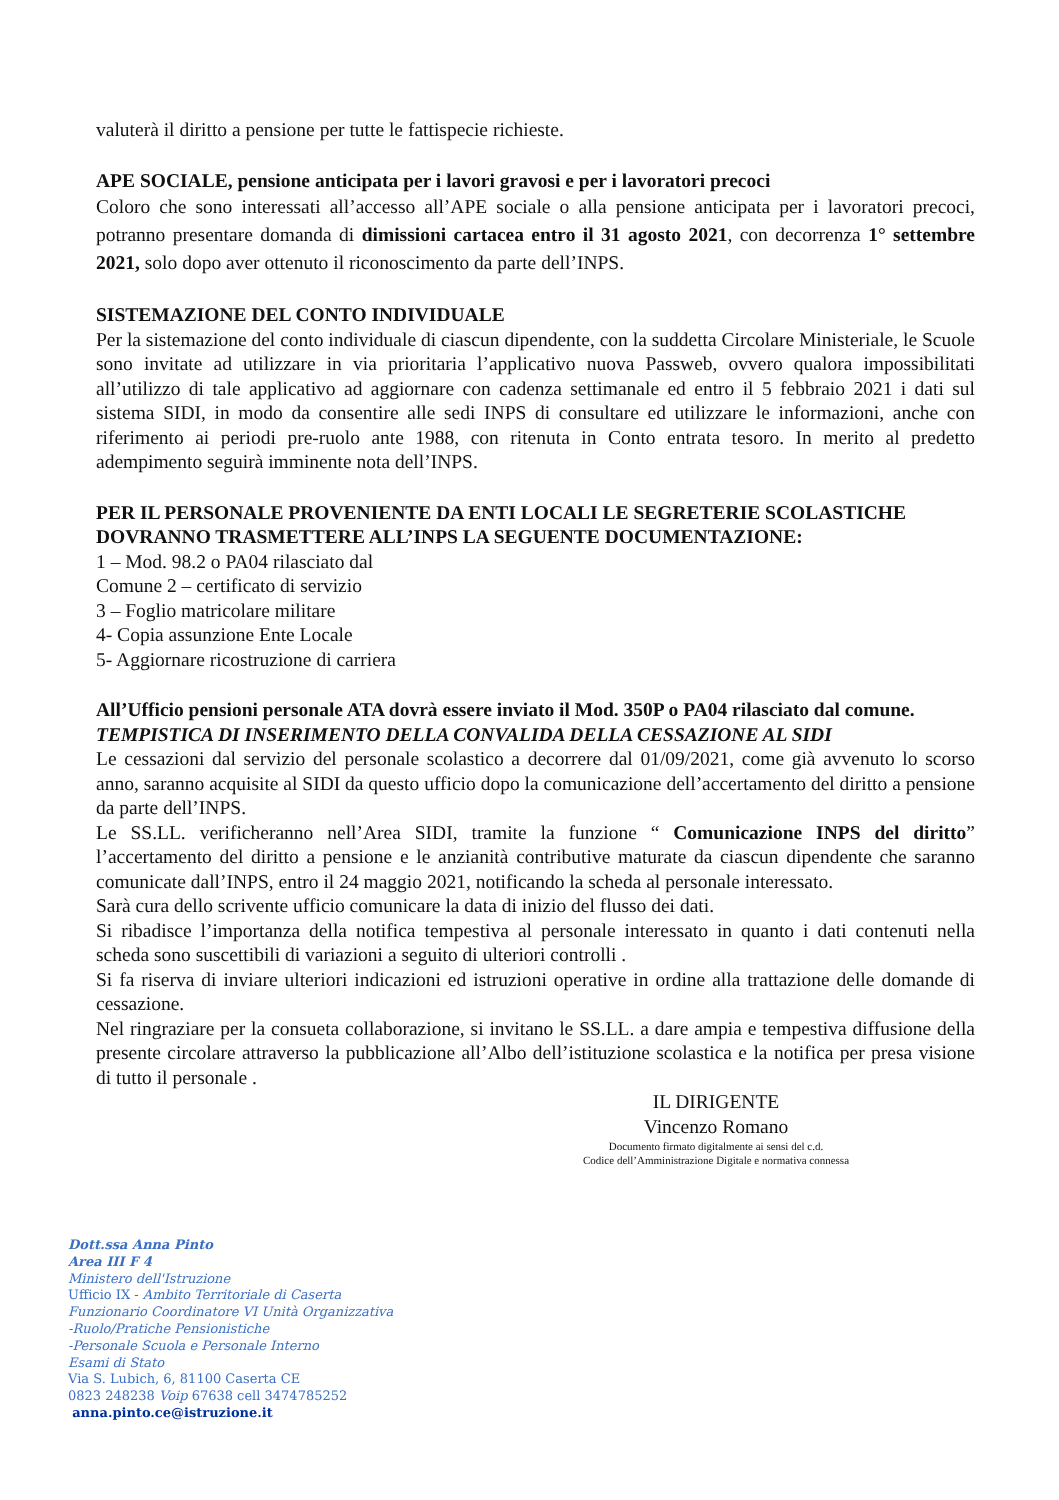valuterà il diritto a pensione per tutte le fattispecie richieste.
APE SOCIALE, pensione anticipata per i lavori gravosi e per i lavoratori precoci
Coloro che sono interessati all’accesso all’APE sociale o alla pensione anticipata per i lavoratori precoci, potranno presentare domanda di dimissioni cartacea entro il 31 agosto 2021, con decorrenza 1° settembre 2021, solo dopo aver ottenuto il riconoscimento da parte dell’INPS.
SISTEMAZIONE DEL CONTO INDIVIDUALE
Per la sistemazione del conto individuale di ciascun dipendente, con la suddetta Circolare Ministeriale, le Scuole sono invitate ad utilizzare in via prioritaria l’applicativo nuova Passweb, ovvero qualora impossibilitati all’utilizzo di tale applicativo ad aggiornare con cadenza settimanale ed entro il 5 febbraio 2021 i dati sul sistema SIDI, in modo da consentire alle sedi INPS di consultare ed utilizzare le informazioni, anche con riferimento ai periodi pre-ruolo ante 1988, con ritenuta in Conto entrata tesoro. In merito al predetto adempimento seguirà imminente nota dell’INPS.
PER IL PERSONALE PROVENIENTE DA ENTI LOCALI LE SEGRETERIE SCOLASTICHE DOVRANNO TRASMETTERE ALL’INPS LA SEGUENTE DOCUMENTAZIONE:
1 – Mod. 98.2 o PA04 rilasciato dal
Comune 2 – certificato di servizio
3 – Foglio matricolare militare
4- Copia assunzione Ente Locale
5- Aggiornare ricostruzione di carriera
All’Ufficio pensioni personale ATA dovrà essere inviato il Mod. 350P o PA04 rilasciato dal comune.
TEMPISTICA DI INSERIMENTO DELLA CONVALIDA DELLA CESSAZIONE AL SIDI
Le cessazioni dal servizio del personale scolastico a decorrere dal 01/09/2021, come già avvenuto lo scorso anno, saranno acquisite al SIDI da questo ufficio dopo la comunicazione dell’accertamento del diritto a pensione da parte dell’INPS.
Le SS.LL. verificheranno nell’Area SIDI, tramite la funzione “ Comunicazione INPS del diritto” l’accertamento del diritto a pensione e le anzianità contributive maturate da ciascun dipendente che saranno comunicate dall’INPS, entro il 24 maggio 2021, notificando la scheda al personale interessato.
Sarà cura dello scrivente ufficio comunicare la data di inizio del flusso dei dati.
Si ribadisce l’importanza della notifica tempestiva al personale interessato in quanto i dati contenuti nella scheda sono suscettibili di variazioni a seguito di ulteriori controlli .
Si fa riserva di inviare ulteriori indicazioni ed istruzioni operative in ordine alla trattazione delle domande di cessazione.
Nel ringraziare per la consueta collaborazione, si invitano le SS.LL. a dare ampia e tempestiva diffusione della presente circolare attraverso la pubblicazione all’Albo dell’istituzione scolastica e la notifica per presa visione di tutto il personale .
IL DIRIGENTE
Vincenzo Romano
Documento firmato digitalmente ai sensi del c.d.
Codice dell’Amministrazione Digitale e normativa connessa
Dott.ssa Anna Pinto
Area III F 4
Ministero dell'Istruzione
Ufficio IX - Ambito Territoriale di Caserta
Funzionario Coordinatore VI Unità Organizzativa
-Ruolo/Pratiche Pensionistiche
-Personale Scuola e Personale Interno
Esami di Stato
Via S. Lubich, 6, 81100 Caserta CE
0823 248238 Voip 67638 cell 3474785252
anna.pinto.ce@istruzione.it